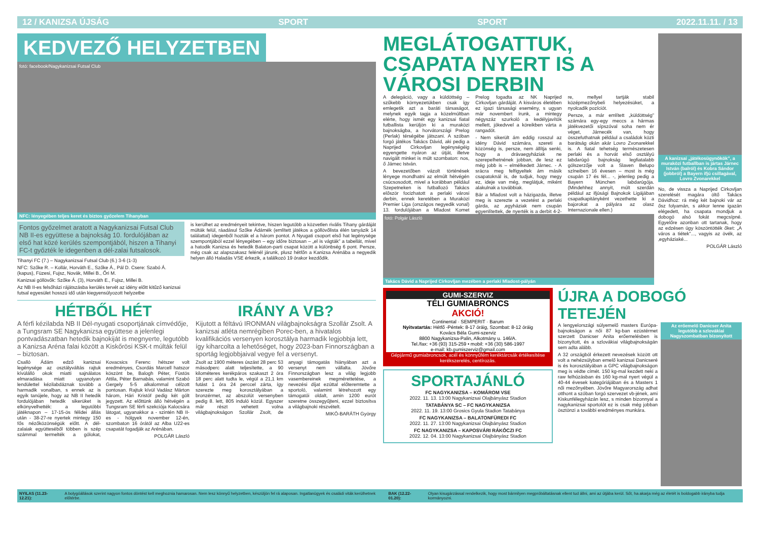12 / KANIZSA ÚJSÁG SPORT SPORT 2022.11.11. / 13
KEDVEZŐ HELYZETBEN
fotó: facebook/Nagykanizsai Futsal Club
NFC: lényegében teljes keret és biztos győzelem Tihanyban
Fontos győzelmet aratott a Nagykanizsai Futsal Club NB II-es együttese a bajnokság 10. fordulójában az első hat közé kerülés szempontjából, hiszen a Tihanyi FC-t győzték le idegenben a dél-zalai futsalosok.
Tihanyi FC (7.) – Nagykanizsai Futsal Club (6.) 3-6 (1-3)
NFC: Szőke R. – Kollár, Horváth E., Szőke Á., Pál D. Csere: Szabó Á. (kapus), Füzesi, Fujsz, Novák, Millei B., Őri M.
Kanizsai góllövők: Szőke Á. (3), Horváth E., Fujsz, Millei B.
Az NB II-es felsőházi rájátszásba kerülés tervét az idény előtt kitűző kanizsai futsal egyesület hosszú idő után kiegyensúlyozott helyzetbe
is kerülhet az eredményeit tekintve, hiszen legutóbb a közvetlen rivális Tihany gárdáját múlták felül, ráadásul Szőke Ádámék (említett játékos a góllövőlista élén tanyázik 14 találattal) idegenből hozták el a három pontot. A Nyugati csoport első hat legénysége szempontjából ezzel lényegében – egy időre biztosan – „el is vágták” a tabellát, mivel a hatodik Kanizsa és hetedik Balaton-parti csapat között a különbség 6 pont. Persze, még csak az alapszakasz felénél járunk, plusz hétfőn a Kanizsa Arénába a negyedik helyen álló Haladás VSE érkezik, a találkozó 19 órakor kezdődik.
HÉTBŐL HÉT
A férfi kézilabda NB II Dél-nyugati csoportjának címvédője, a Tungsram SE Nagykanizsa együttese a jelenlegi pontvadászatban hetedik bajnokiját is megnyerte, legutóbb a Kanizsa Aréna falai között a Kiskőrösi KSK-t múlták felül – biztosan.
Csalló Ádám edző kanizsai legénysége az osztályváltás rajtuk kívülálló okok miatti sajnálatos elmaradása miatt ugyanolyan lendülettel kézilabdáznak tovább a harmadik vonalban, s ennek az is egyik tanújele, hogy az NB II hetedik fordulójában hetedik sikerüket is elkönyvelhették: a legutóbbi játéknapon – 17-15-ös félidei állás után - 38-27-re nyertek mintegy 150 fős nézőközönségük előtt. A dél-zalaiak együtteséből többen is szép számmal termelték a gólokat, Kovacsics Ferenc hétszer volt eredményes, Csordás Marcell hatszor köszönt be, Balogh Péter, Füstös Attila, Péter Barnabás, valamint Szabó Gergely 5-5 alkalommal célzott pontosan. Rajtuk kívül Vadász Márton három, Hári Kristóf pedig két gólt jegyzett. Az előttünk álló hétvégén a Tungsram SE férfi szekciója Kalocsára látogat, ugyanakkor a - szintén NB II-es - hölgyek november 12-én, szombaton 16 órától az Alba U22-es csapatát fogadják az Arénában.
POLGÁR László
IRÁNY A VB?
Kijutott a féltávú IRONMAN világbajnokságra Szollár Zsolt. A kanizsai atléta nemrégiben Porec-ben, a hivatalos kvalifikációs versenyen korosztálya harmadik legjobbja lett, így kiharcolta a lehetőséget, hogy 2023-ban Finnországban a sportág legjobbjaival vegye fel a versenyt.
Zsolt az 1900 méteres úszást 28 perc 53 másodperc alatt teljesítette, a 90 kilométeres kerékpáros szakaszt 2 óra 18 perc alatt tudta le, végül a 21,1 km futást 1 óra 24 perccel zárta, így szerezte meg korosztályában a bronzérmet, az abszolút versenyben pedig 8. lett, 805 induló közül. Egyszer már részt vehetett volna világbajnokságon Szollár Zsolt, de anyagi támogatás hiányában azt a versenyt nem vállalta. Jövőre Finnországban lesz a világ legjobb vasembereinek megmérettetése, a nevezési díjat ezúttal előteremtette a sportoló, valamint létrehozott egy támogatói oldalt, amin 1200 eurót szeretne összegyűjteni, ezzel biztosítva a világbajnoki részvételt.
MIKÓ-BARÁTH György
MEGLÁTOGATTUK,
CSAPATA NYERT IS A VÁROSI DERBIN
A delegáció, vagy a küldöttség – szűkebb környezetükben csak így emlegetik azt a baráti társaságot, melynek egyik tagja a közelmúltban elérte, hogy ismét egy kanizsai fiatal futballista kerüljön ki a muraközi bajnokságba, a horvátországi Prelog (Perlak) térségébe játszani. A szóban forgó játékos Takács Dávid, aki pedig a Naprijed Cirkovljan legénységéig egyengette nyáron az útját, illetve navigált minket is múlt szombaton: nos, ő Járnec István.
A bevezetőben vázolt történések lényege mondhatni az elmúlt hétvégén csúcsosodott, mivel a korábban például Szepetneken is futballozó Takács először focizhatott a perlaki városi derbin, ennek keretében a Muraközi Premier Liga (országos negyedik vonal) 13. fordulójában a Mladost Komet Prelog fogadta az NK Naprijed Cirkovljan gárdáját. A kisváros életében ez igazi társasági esemény, s ugyan már novembert írunk, a mintegy négyszáz szurkoló a kedélyjavítók mellett, jókedvvel a köreikben várta a rangadót.
- Nem sikerült ám eddig rosszul az idény Dávid számára, szereti a közönség is, persze, nem állítja senki, hogy a drávaegyháziak ne szerepelhetnének jobban, de lesz ez még jobb is – elmélkedett Járnec. - A srácra meg felfigyeltek ám másik csapatoknál is, de tudjuk, hogy megy ez, ideje van még, meglátjuk, miként alakulnak a továbbiak.
Bár a Mladost volt a házigazda, illetve meg is szerezte a vezetést a perlaki gárda, az ‚egyháziak nem csupán egyenlítettek, de nyerték is a derbit 4-2-re, mellyel tartják stabil középmezőnybeli helyezésüket, a nyolcadik pozíciót.
Persze, a már említett „küldöttség” számára egy-egy meccs a hármas játékvezetői sípszóval soha nem ér véget, Járnecék van, hogy összefuthatnak például a családok közti barátság okán akár Lovro Zvonarekkel is. A fiatal tehetség természetesen perlaki és a horvát első osztályú labdarúgó bajnokság legfiatalabb gólszerzője volt a Slaven Belupo színeiben 16 évesen – most is még csupán 17 és fél... -, jelenleg pedig a Bayern München labdarúgója. (Mindehhez annyit, múlt szerdán például az ifjúsági Bajnokok Ligájában csapatkapitányként vezethette ki a bajorokat a pályára az olasz Internazionale ellen.)
fotó: Polgár László
Takács Dávid a Naprijed Cirkovljan mezében a perlaki Mladost-pályán
A kanizsai „játékosügynökök”, a muraközi futballban is jártas Járnec István (balról) és Kobra Sándor (jobbról) a Bayern ifjú csillagával, Lovro Zvonarekkel
No, de vissza a Naprijed Cirkovljan szerelését magára öltő Takács Dávidhoz: rá még két bajnoki vár az ősz folyamán, s akkor lenne igazán elégedett, ha csapata mondjuk a dobogó alsó fokát megcsípné. Egyelőre azonban ott tartanak, hogy az edzésen úgy köszöntötték őket: „A város a tiétek”..., vagyis az övék, az ‚egyháziaké...
POLGÁR László
GUMI-SZERVIZ
TÉLI GUMIABRONCS
AKCIÓ!
Continental · SEMPERIT · Barum
Nyitvatartás: Hétfő -Péntek: 8-17 óráig, Szombat: 8-12 óráig
Kovács Béla Gumi-szerviz
8800 Nagykanizsa-Palin, Alkotmány u. 146/A.
Tel./fax: +36 (93) 315-259 • mobil: +36 (30) 586-1997
e-mail: kb.gumiszerviz@gmail.com
Gépjármű gumiabroncsok, acél és könnyűfém keréktárcsák értékesítése kerékszerelés, centírozás.
SPORTAJÁNLÓ
FC NAGYKANIZSA – KOMÁROM VSE
2022. 11. 13. 13:00 Nagykanizsai Olajbányász Stadion
TATABÁNYA SC – FC NAGYKANIZSA
2022. 11. 19. 13:00 Grosics Gyula Stadion Tatabánya
FC NAGYKANIZSA – BALATONFÜREDI FC
2022. 11. 27. 13:00 Nagykanizsai Olajbányász Stadion
FC NAGYKANIZSA – KAPOSVÁRI RÁKÓCZI FC
2022. 12. 04. 13:00 Nagykanizsai Olajbányász Stadion
ÚJRA A DOBOGÓ TETEJÉN
A lengyelországi súlyemelő masters Európa-bajnokságon a női 87 kg-ban ezüstérmet szerzett Danicser Anita erőemelésben is bizonyított, és a szlovákiai világbajnokságán sem adta alább.
A 32 országból érkezett nevezések között ott volt a nehézsúlyban emelő kanizsai Danicseré is és korosztályában a GPC világbajnokságon meg is védte címét. 150 kg-mal kezdett neki a raw felhúzásban és 160 kg-mal nyert végül a 40-44 évesek kategóriájában és a Masters 1 női mezőnyében. Jövőre Magyarország adhat otthont a szóban forgó szervezet vb-jének, ami Kiskunfélegyházán lesz, s minden bizonnyal a nagykanizsai sportolót ez is csak még jobban ösztönzi a további eredményes munkára.
Az erőemelő Danicser Anita legutóbb a szlovákiai Nagyszombatban bizonyított
NYILAS (11.23-12.21): A bolygóállások szerint nagyon fontos döntést kell meghoznia hamarosan. Nem lesz könnyű helyzetben, készüljön fel rá alaposan. Ingatlanügyek és családi viták kerülhetnek előtérbe. BAK (12.22-01.20): Olyan kisugárzással rendelkezik, hogy most bármilyen megpróbáltatásnak ellent tud állni, ami az útjába kerül. Sőt, ha akarja még az életét is boldogabb irányba tudja kormányozni.